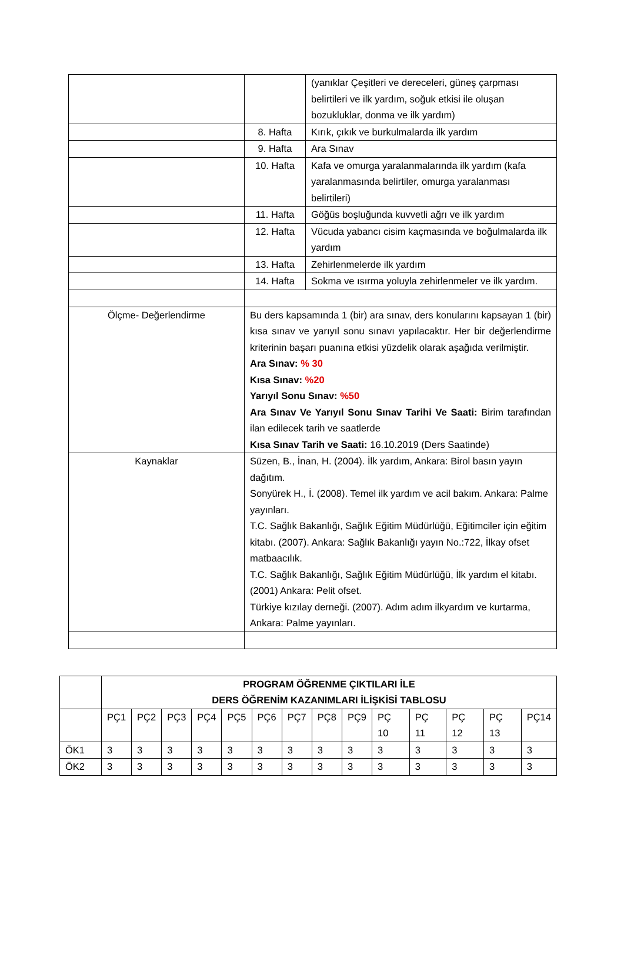| | | (yanıklar Çeşitleri ve dereceleri, güneş çarpması belirtileri ve ilk yardım, soğuk etkisi ile oluşan bozukluklar, donma ve ilk yardım) |
| | 8. Hafta | Kırık, çıkık ve burkulmalarda ilk yardım |
| | 9. Hafta | Ara Sınav |
| | 10. Hafta | Kafa ve omurga yaralanmalarında ilk yardım (kafa yaralanmasında belirtiler, omurga yaralanması belirtileri) |
| | 11. Hafta | Göğüs boşluğunda kuvvetli ağrı ve ilk yardım |
| | 12. Hafta | Vücuda yabancı cisim kaçmasında ve boğulmalarda ilk yardım |
| | 13. Hafta | Zehirlenmelerde ilk yardım |
| | 14. Hafta | Sokma ve ısırma yoluyla zehirlenmeler ve ilk yardım. |
| Ölçme- Değerlendirme | Bu ders kapsamında 1 (bir) ara sınav, ders konularını kapsayan 1 (bir) kısa sınav ve yarıyıl sonu sınavı yapılacaktır. Her bir değerlendirme kriterinin başarı puanına etkisi yüzdelik olarak aşağıda verilmiştir. Ara Sınav: % 30 Kısa Sınav: %20 Yarıyıl Sonu Sınav: %50 Ara Sınav Ve Yarıyıl Sonu Sınav Tarihi Ve Saati: Birim tarafından ilan edilecek tarih ve saatlerde Kısa Sınav Tarih ve Saati: 16.10.2019 (Ders Saatinde) | |
| Kaynaklar | Süzen, B., İnan, H. (2004). İlk yardım, Ankara: Birol basın yayın dağıtım. Sonyürek H., İ. (2008). Temel ilk yardım ve acil bakım. Ankara: Palme yayınları. T.C. Sağlık Bakanlığı, Sağlık Eğitim Müdürlüğü, Eğitimciler için eğitim kitabı. (2007). Ankara: Sağlık Bakanlığı yayın No.:722, İlkay ofset matbaacılık. T.C. Sağlık Bakanlığı, Sağlık Eğitim Müdürlüğü, İlk yardım el kitabı. (2001) Ankara: Pelit ofset. Türkiye kızılay derneği. (2007). Adım adım ilkyardım ve kurtarma, Ankara: Palme yayınları. | |
| | PROGRAM ÖĞRENME ÇIKTILARI İLE DERS ÖĞRENİM KAZANIMLARI İLİŞKİSİ TABLOSU | | | | | | | | | | | | | |
| | PÇ1 | PÇ2 | PÇ3 | PÇ4 | PÇ5 | PÇ6 | PÇ7 | PÇ8 | PÇ9 | PÇ 10 | PÇ 11 | PÇ 12 | PÇ 13 | PÇ14 |
| ÖK1 | 3 | 3 | 3 | 3 | 3 | 3 | 3 | 3 | 3 | 3 | 3 | 3 | 3 | 3 |
| ÖK2 | 3 | 3 | 3 | 3 | 3 | 3 | 3 | 3 | 3 | 3 | 3 | 3 | 3 | 3 |